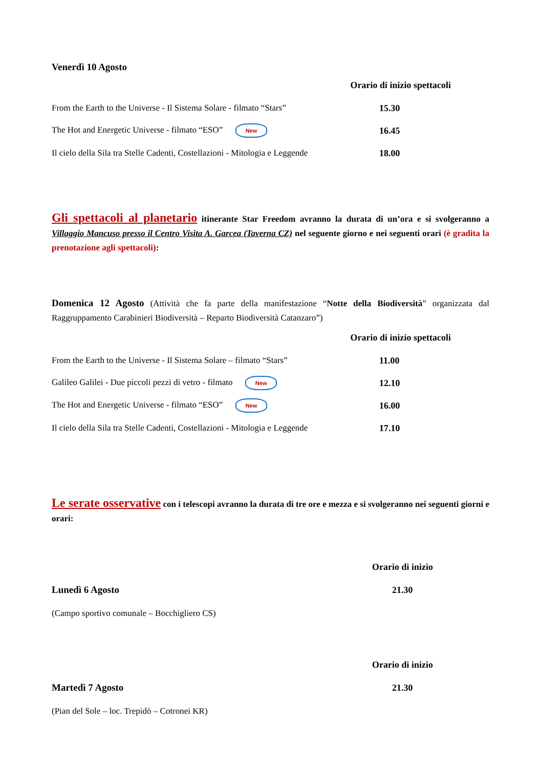Venerdì 10 Agosto
Orario di inizio spettacoli
From the Earth to the Universe - Il Sistema Solare - filmato “Stars” 15.30
The Hot and Energetic Universe - filmato “ESO” New 16.45
Il cielo della Sila tra Stelle Cadenti, Costellazioni - Mitologia e Leggende 18.00
Gli spettacoli al planetario itinerante Star Freedom avranno la durata di un’ora e si svolgeranno a Villaggio Mancuso presso il Centro Visita A. Garcea (Taverna CZ) nel seguente giorno e nei seguenti orari (è gradita la prenotazione agli spettacoli):
Domenica 12 Agosto (Attività che fa parte della manifestazione “Notte della Biodiversità” organizzata dal Raggruppamento Carabinieri Biodiversità – Reparto Biodiversità Catanzaro”)
Orario di inizio spettacoli
From the Earth to the Universe - Il Sistema Solare – filmato “Stars” 11.00
Galileo Galilei - Due piccoli pezzi di vetro - filmato New 12.10
The Hot and Energetic Universe - filmato “ESO” New 16.00
Il cielo della Sila tra Stelle Cadenti, Costellazioni - Mitologia e Leggende 17.10
Le serate osservative con i telescopi avranno la durata di tre ore e mezza e si svolgeranno nei seguenti giorni e orari:
Orario di inizio
Lunedì 6 Agosto 21.30
(Campo sportivo comunale – Bocchigliero CS)
Orario di inizio
Martedì 7 Agosto 21.30
(Pian del Sole – loc. Trepidò – Cotronei KR)